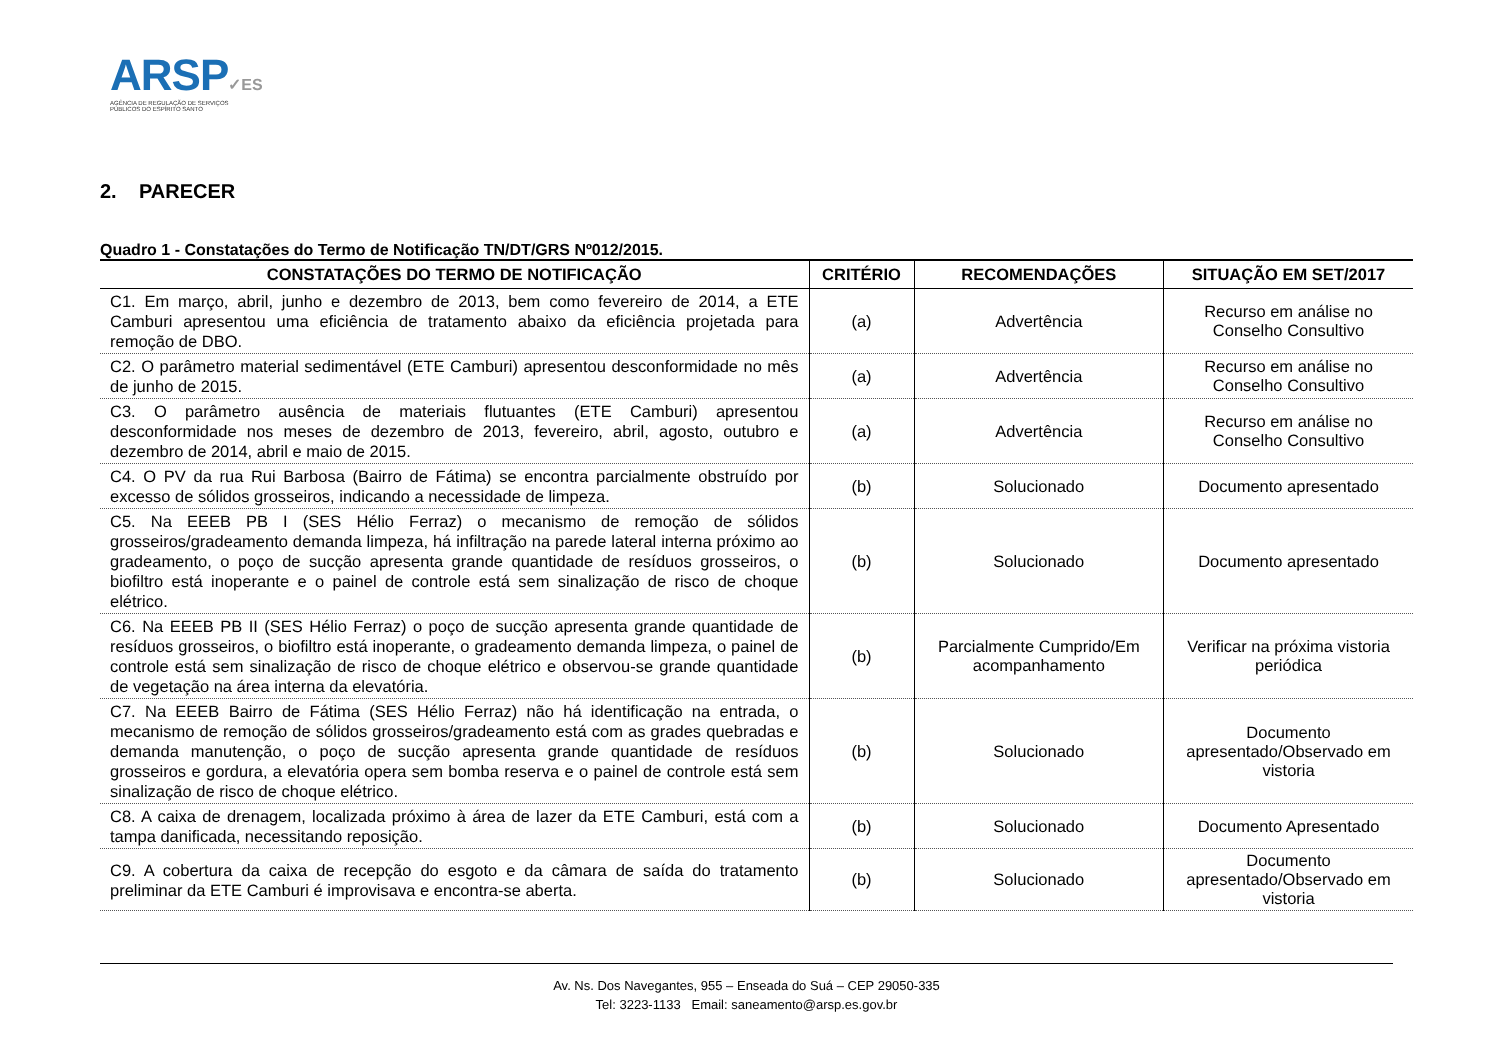ARSP✓ES
AGÊNCIA DE REGULAÇÃO DE SERVIÇOS
PÚBLICOS DO ESPÍRITO SANTO
2. PARECER
Quadro 1 - Constatações do Termo de Notificação TN/DT/GRS Nº012/2015.
| CONSTATAÇÕES DO TERMO DE NOTIFICAÇÃO | CRITÉRIO | RECOMENDAÇÕES | SITUAÇÃO EM SET/2017 |
| --- | --- | --- | --- |
| C1. Em março, abril, junho e dezembro de 2013, bem como fevereiro de 2014, a ETE Camburi apresentou uma eficiência de tratamento abaixo da eficiência projetada para remoção de DBO. | (a) | Advertência | Recurso em análise no Conselho Consultivo |
| C2. O parâmetro material sedimentável (ETE Camburi) apresentou desconformidade no mês de junho de 2015. | (a) | Advertência | Recurso em análise no Conselho Consultivo |
| C3. O parâmetro ausência de materiais flutuantes (ETE Camburi) apresentou desconformidade nos meses de dezembro de 2013, fevereiro, abril, agosto, outubro e dezembro de 2014, abril e maio de 2015. | (a) | Advertência | Recurso em análise no Conselho Consultivo |
| C4. O PV da rua Rui Barbosa (Bairro de Fátima) se encontra parcialmente obstruído por excesso de sólidos grosseiros, indicando a necessidade de limpeza. | (b) | Solucionado | Documento apresentado |
| C5. Na EEEB PB I (SES Hélio Ferraz) o mecanismo de remoção de sólidos grosseiros/gradeamento demanda limpeza, há infiltração na parede lateral interna próximo ao gradeamento, o poço de sucção apresenta grande quantidade de resíduos grosseiros, o biofiltro está inoperante e o painel de controle está sem sinalização de risco de choque elétrico. | (b) | Solucionado | Documento apresentado |
| C6. Na EEEB PB II (SES Hélio Ferraz) o poço de sucção apresenta grande quantidade de resíduos grosseiros, o biofiltro está inoperante, o gradeamento demanda limpeza, o painel de controle está sem sinalização de risco de choque elétrico e observou-se grande quantidade de vegetação na área interna da elevatória. | (b) | Parcialmente Cumprido/Em acompanhamento | Verificar na próxima vistoria periódica |
| C7. Na EEEB Bairro de Fátima (SES Hélio Ferraz) não há identificação na entrada, o mecanismo de remoção de sólidos grosseiros/gradeamento está com as grades quebradas e demanda manutenção, o poço de sucção apresenta grande quantidade de resíduos grosseiros e gordura, a elevatória opera sem bomba reserva e o painel de controle está sem sinalização de risco de choque elétrico. | (b) | Solucionado | Documento apresentado/Observado em vistoria |
| C8. A caixa de drenagem, localizada próximo à área de lazer da ETE Camburi, está com a tampa danificada, necessitando reposição. | (b) | Solucionado | Documento Apresentado |
| C9. A cobertura da caixa de recepção do esgoto e da câmara de saída do tratamento preliminar da ETE Camburi é improvisava e encontra-se aberta. | (b) | Solucionado | Documento apresentado/Observado em vistoria |
Av. Ns. Dos Navegantes, 955 – Enseada do Suá – CEP 29050-335
Tel: 3223-1133 Email: saneamento@arsp.es.gov.br